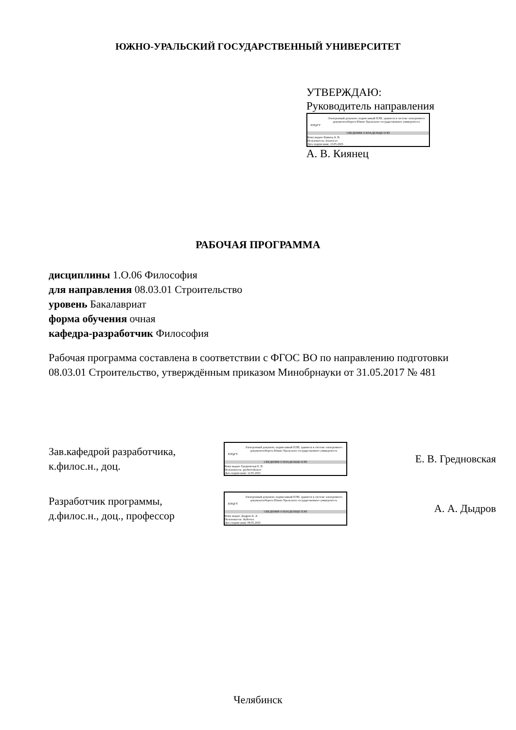ЮЖНО-УРАЛЬСКИЙ ГОСУДАРСТВЕННЫЙ УНИВЕРСИТЕТ
УТВЕРЖДАЮ:
Руководитель направления
ЮУрГУ
Электронный документ, подписанный ПЭП, хранится в системе электронного документооборота Южно-Уральского государственного университета
СВЕДЕНИЯ О ВЛАДЕЛЬЦЕ ПЭП
Кому выдан: Киянец А. В.
Пользователь: kiianetcav
Дата подписания: 13.05.2025
А. В. Киянец
РАБОЧАЯ ПРОГРАММА
дисциплины 1.О.06 Философия
для направления 08.03.01 Строительство
уровень Бакалавриат
форма обучения очная
кафедра-разработчик Философия
Рабочая программа составлена в соответствии с ФГОС ВО по направлению подготовки 08.03.01 Строительство, утверждённым приказом Минобрнауки от 31.05.2017 № 481
Зав.кафедрой разработчика,
к.филос.н., доц.
ЮУрГУ
Электронный документ, подписанный ПЭП, хранится в системе электронного документооборота Южно-Уральского государственного университета
СВЕДЕНИЯ О ВЛАДЕЛЬЦЕ ПЭП
Кому выдан: Гредновская Е. В.
Пользователь: grednovskaiaev
Дата подписания: 12.05.2025
Е. В. Гредновская
Разработчик программы,
д.филос.н., доц., профессор
ЮУрГУ
Электронный документ, подписанный ПЭП, хранится в системе электронного документооборота Южно-Уральского государственного университета
СВЕДЕНИЯ О ВЛАДЕЛЬЦЕ ПЭП
Кому выдан: Дыдров А. А.
Пользователь: dydrovaa
Дата подписания: 08.05.2025
А. А. Дыдров
Челябинск